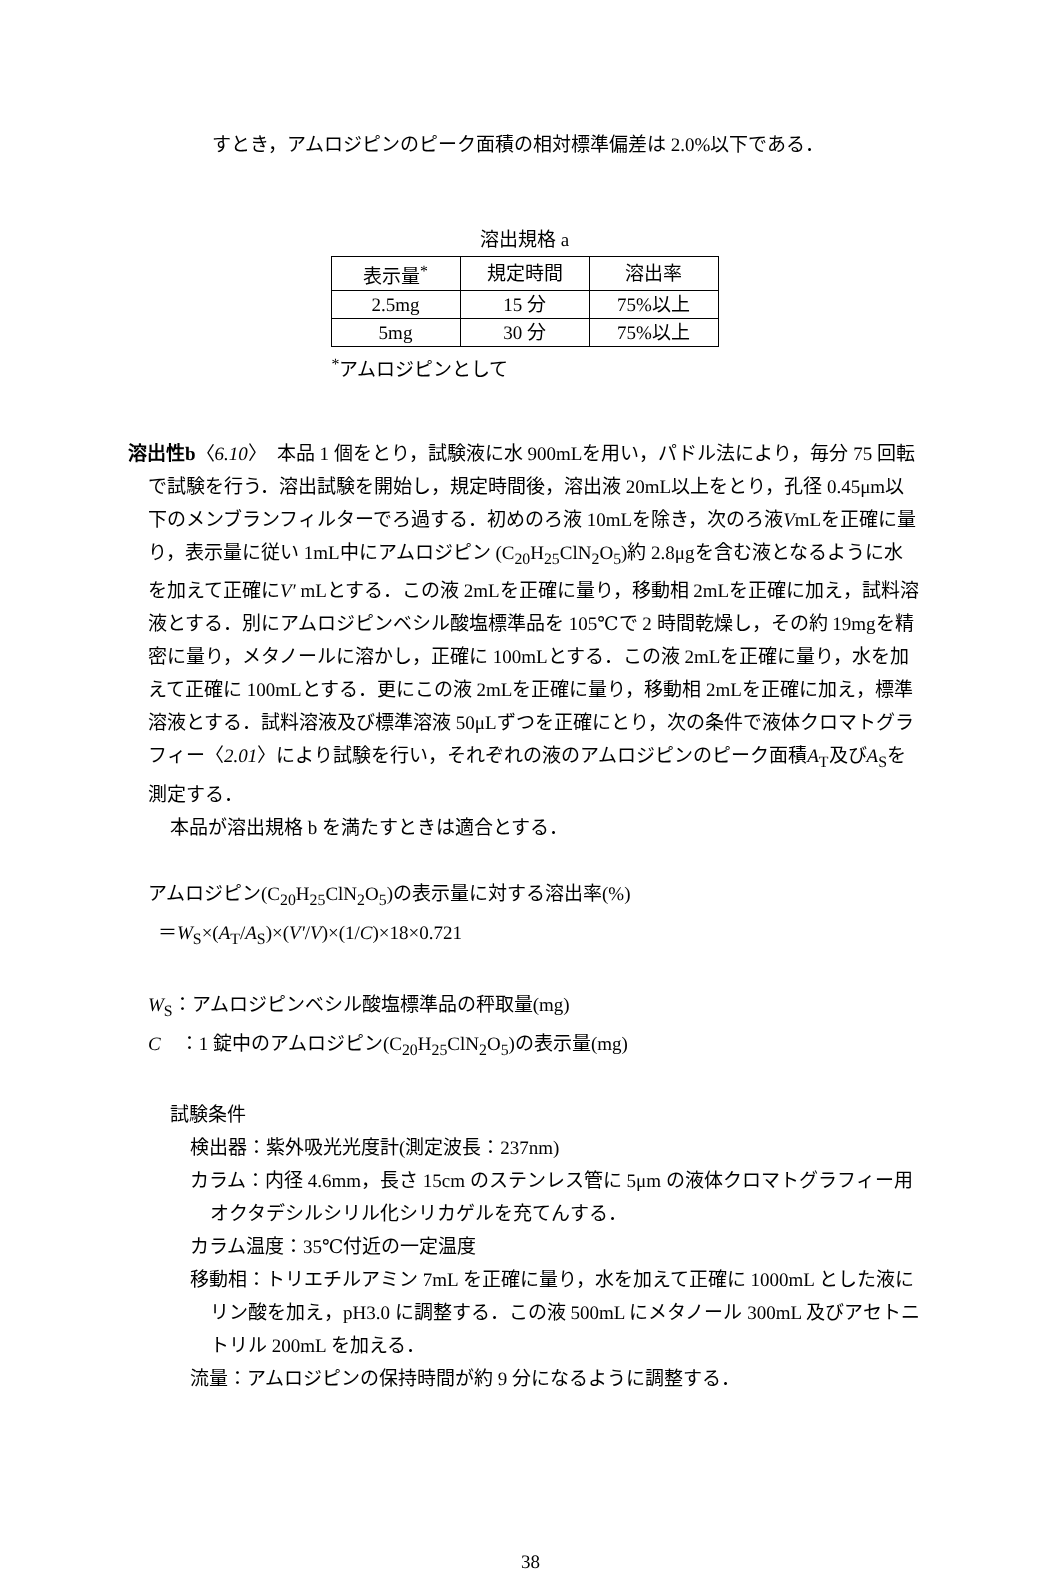すとき，アムロジピンのピーク面積の相対標準偏差は 2.0%以下である．
溶出規格 a
| 表示量<sup>*</sup> | 規定時間 | 溶出率 |
| --- | --- | --- |
| 2.5mg | 15 分 | 75%以上 |
| 5mg | 30 分 | 75%以上 |
<sup>*</sup> アムロジピンとして
溶出性b〈6.10〉　本品 1 個をとり，試験液に水 900mLを用い，パドル法により，毎分 75 回転で試験を行う．溶出試験を開始し，規定時間後，溶出液 20mL以上をとり，孔径 0.45μm以下のメンブランフィルターでろ過する．初めのろ液 10mLを除き，次のろ液VmLを正確に量り，表示量に従い 1mL中にアムロジピン (C<sub>20</sub>H<sub>25</sub>ClN<sub>2</sub>O<sub>5</sub>)約 2.8μgを含む液となるように水を加えて正確にV′ mLとする．この液 2mLを正確に量り，移動相 2mLを正確に加え，試料溶液とする．別にアムロジピンベシル酸塩標準品を 105℃で 2 時間乾燥し，その約 19mgを精密に量り，メタノールに溶かし，正確に 100mLとする．この液 2mLを正確に量り，水を加えて正確に 100mLとする．更にこの液 2mLを正確に量り，移動相 2mLを正確に加え，標準溶液とする．試料溶液及び標準溶液 50μLずつを正確にとり，次の条件で液体クロマトグラフィー〈2.01〉により試験を行い，それぞれの液のアムロジピンのピーク面積A<sub>T</sub>及びA<sub>S</sub>を測定する．
本品が溶出規格 b を満たすときは適合とする．
アムロジピン(C<sub>20</sub>H<sub>25</sub>ClN<sub>2</sub>O<sub>5</sub>)の表示量に対する溶出率(%)
＝W<sub>S</sub>×(A<sub>T</sub>/A<sub>S</sub>)×(V′/V)×(1/C)×18×0.721
W<sub>S</sub>：アムロジピンベシル酸塩標準品の秤取量(mg)
C　：1 錠中のアムロジピン(C<sub>20</sub>H<sub>25</sub>ClN<sub>2</sub>O<sub>5</sub>)の表示量(mg)
試験条件
検出器：紫外吸光光度計(測定波長：237nm)
カラム：内径 4.6mm，長さ 15cm のステンレス管に 5μm の液体クロマトグラフィー用オクタデシルシリル化シリカゲルを充てんする．
カラム温度：35℃付近の一定温度
移動相：トリエチルアミン 7mL を正確に量り，水を加えて正確に 1000mL とした液にリン酸を加え，pH3.0 に調整する．この液 500mL にメタノール 300mL 及びアセトニトリル 200mL を加える．
流量：アムロジピンの保持時間が約 9 分になるように調整する．
38